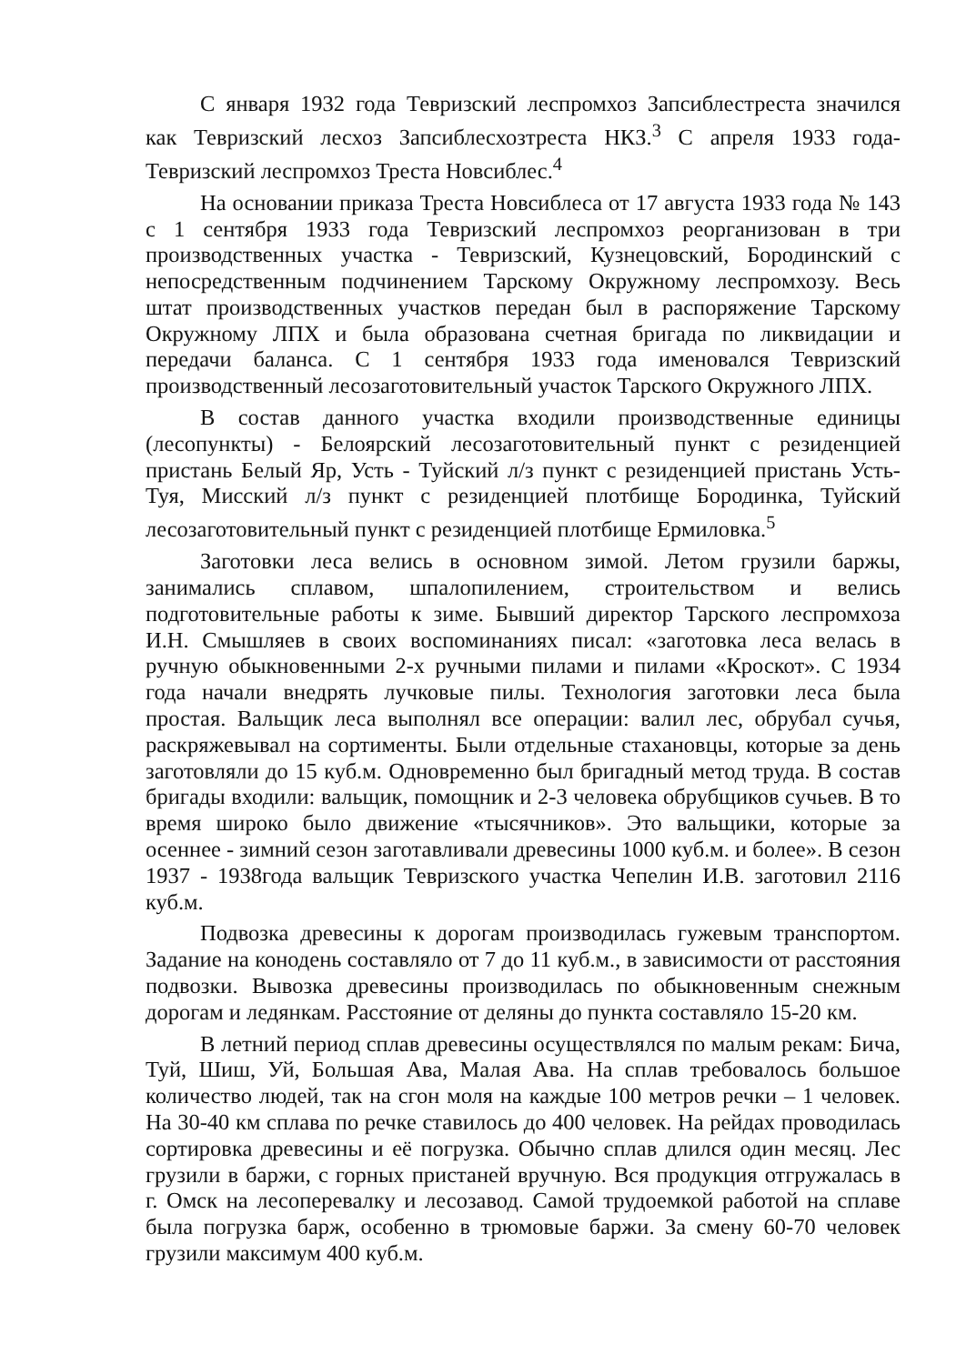С января 1932 года Тевризский леспромхоз Запсиблестреста значился как Тевризский лесхоз Запсиблесхозтреста НКЗ.<sup>3</sup> С апреля 1933 года-Тевризский леспромхоз Треста Новсиблес.<sup>4</sup>
На основании приказа Треста Новсиблеса от 17 августа 1933 года № 143 с 1 сентября 1933 года Тевризский леспромхоз реорганизован в три производственных участка - Тевризский, Кузнецовский, Бородинский с непосредственным подчинением Тарскому Окружному леспромхозу. Весь штат производственных участков передан был в распоряжение Тарскому Окружному ЛПХ и была образована счетная бригада по ликвидации и передачи баланса. С 1 сентября 1933 года именовался Тевризский производственный лесозаготовительный участок Тарского Окружного ЛПХ.
В состав данного участка входили производственные единицы (лесопункты) - Белоярский лесозаготовительный пункт с резиденцией пристань Белый Яр, Усть - Туйский л/з пункт с резиденцией пристань Усть-Туя, Мисский л/з пункт с резиденцией плотбище Бородинка, Туйский лесозаготовительный пункт с резиденцией плотбище Ермиловка.<sup>5</sup>
Заготовки леса велись в основном зимой. Летом грузили баржы, занимались сплавом, шпалопилением, строительством и велись подготовительные работы к зиме. Бывший директор Тарского леспромхоза И.Н. Смышляев в своих воспоминаниях писал: «заготовка леса велась в ручную обыкновенными 2-х ручными пилами и пилами «Кроскот». С 1934 года начали внедрять лучковые пилы. Технология заготовки леса была простая. Вальщик леса выполнял все операции: валил лес, обрубал сучья, раскряжевывал на сортименты. Были отдельные стахановцы, которые за день заготовляли до 15 куб.м. Одновременно был бригадный метод труда. В состав бригады входили: вальщик, помощник и 2-3 человека обрубщиков сучьев. В то время широко было движение «тысячников». Это вальщики, которые за осеннее - зимний сезон заготавливали древесины 1000 куб.м. и более». В сезон 1937 - 1938года вальщик Тевризского участка Чепелин И.В. заготовил 2116 куб.м.
Подвозка древесины к дорогам производилась гужевым транспортом. Задание на конодень составляло от 7 до 11 куб.м., в зависимости от расстояния подвозки. Вывозка древесины производилась по обыкновенным снежным дорогам и ледянкам. Расстояние от деляны до пункта составляло 15-20 км.
В летний период сплав древесины осуществлялся по малым рекам: Бича, Туй, Шиш, Уй, Большая Ава, Малая Ава. На сплав требовалось большое количество людей, так на сгон моля на каждые 100 метров речки – 1 человек. На 30-40 км сплава по речке ставилось до 400 человек. На рейдах проводилась сортировка древесины и её погрузка. Обычно сплав длился один месяц. Лес грузили в баржи, с горных пристаней вручную. Вся продукция отгружалась в г. Омск на лесоперевалку и лесозавод. Самой трудоемкой работой на сплаве была погрузка барж, особенно в трюмовые баржи. За смену 60-70 человек грузили максимум 400 куб.м.